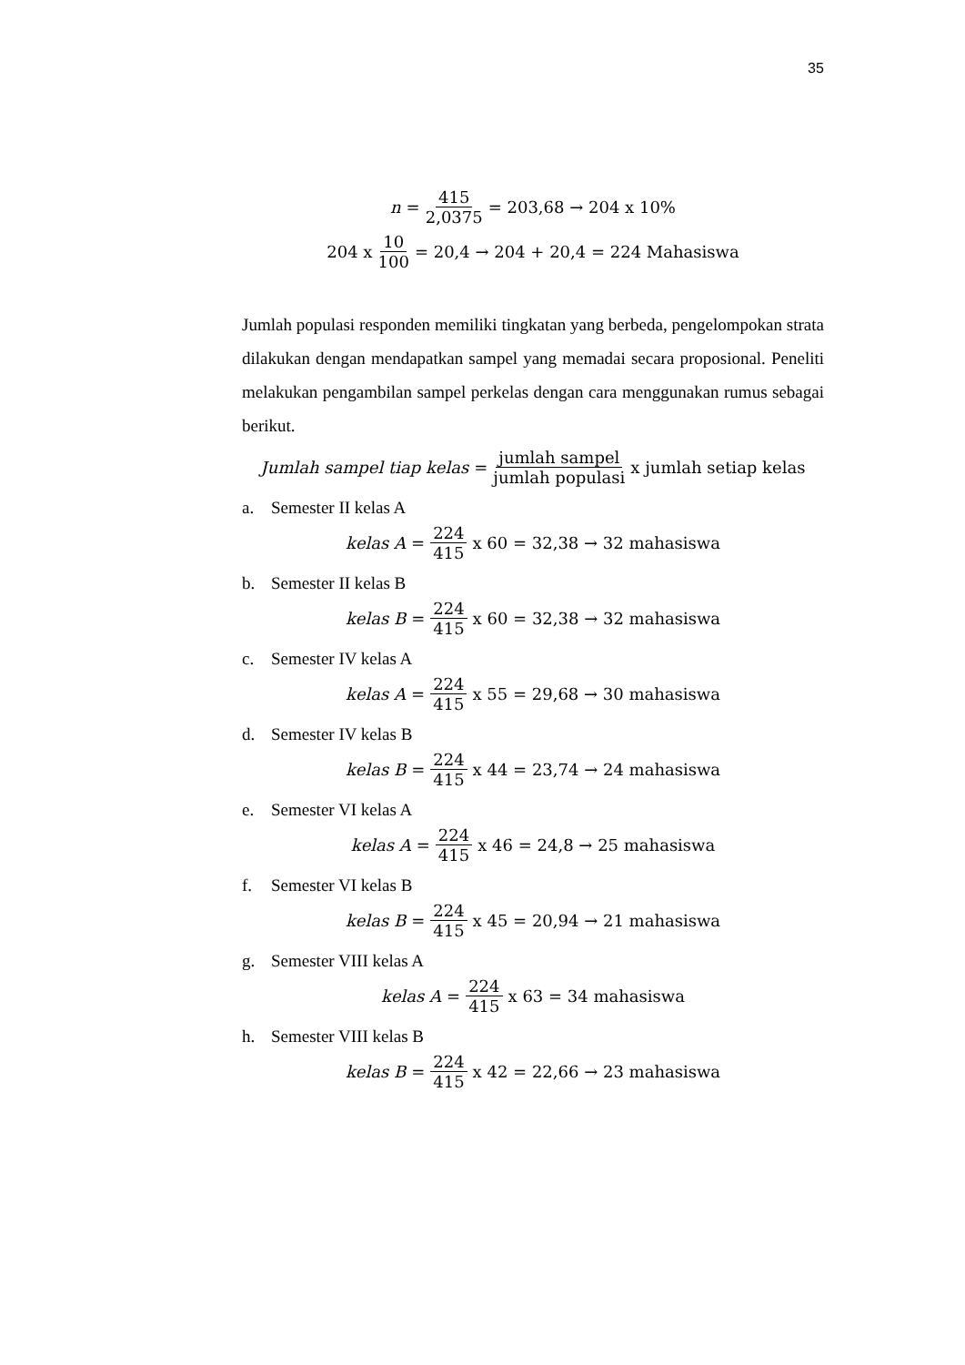35
n = 415 2,0375 = 203,68 → 204 x 10%
204 x 10 100 = 20,4 → 204 + 20,4 = 224 Mahasiswa
Jumlah populasi responden memiliki tingkatan yang berbeda, pengelompokan strata dilakukan dengan mendapatkan sampel yang memadai secara proposional. Peneliti melakukan pengambilan sampel perkelas dengan cara menggunakan rumus sebagai berikut.
Jumlah sampel tiap kelas = jumlah sampel jumlah populasi x jumlah setiap kelas
a. Semester II kelas A
kelas A = 224 415 x 60 = 32,38 → 32 mahasiswa
b. Semester II kelas B
kelas B = 224 415 x 60 = 32,38 → 32 mahasiswa
c. Semester IV kelas A
kelas A = 224 415 x 55 = 29,68 → 30 mahasiswa
d. Semester IV kelas B
kelas B = 224 415 x 44 = 23,74 → 24 mahasiswa
e. Semester VI kelas A
kelas A = 224 415 x 46 = 24,8 → 25 mahasiswa
f. Semester VI kelas B
kelas B = 224 415 x 45 = 20,94 → 21 mahasiswa
g. Semester VIII kelas A
kelas A = 224 415 x 63 = 34 mahasiswa
h. Semester VIII kelas B
kelas B = 224 415 x 42 = 22,66 → 23 mahasiswa